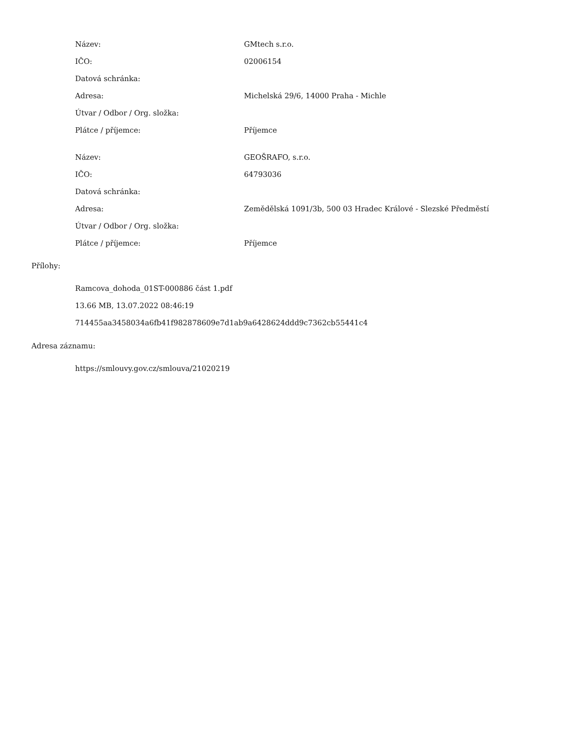| Název: | GMtech s.r.o. |
| IČO: | 02006154 |
| Datová schránka: | |
| Adresa: | Michelská 29/6, 14000 Praha - Michle |
| Útvar / Odbor / Org. složka: | |
| Plátce / příjemce: | Příjemce |
| Název: | GEOŠRAFO, s.r.o. |
| IČO: | 64793036 |
| Datová schránka: | |
| Adresa: | Zemědělská 1091/3b, 500 03 Hradec Králové - Slezské Předměstí |
| Útvar / Odbor / Org. složka: | |
| Plátce / příjemce: | Příjemce |
Přílohy:
Ramcova_dohoda_01ST-000886 část 1.pdf
13.66 MB, 13.07.2022 08:46:19
714455aa3458034a6fb41f982878609e7d1ab9a6428624ddd9c7362cb55441c4
Adresa záznamu:
https://smlouvy.gov.cz/smlouva/21020219